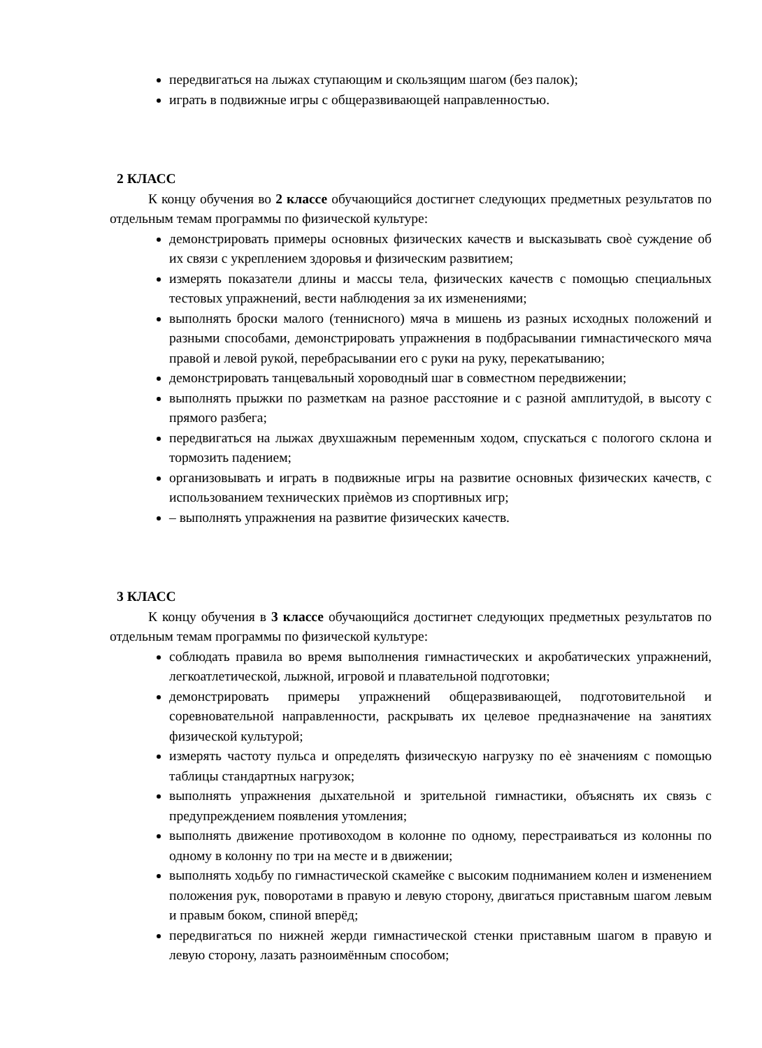передвигаться на лыжах ступающим и скользящим шагом (без палок);
играть в подвижные игры с общеразвивающей направленностью.
2 КЛАСС
К концу обучения во 2 классе обучающийся достигнет следующих предметных результатов по отдельным темам программы по физической культуре:
демонстрировать примеры основных физических качеств и высказывать своѐ суждение об их связи с укреплением здоровья и физическим развитием;
измерять показатели длины и массы тела, физических качеств с помощью специальных тестовых упражнений, вести наблюдения за их изменениями;
выполнять броски малого (теннисного) мяча в мишень из разных исходных положений и разными способами, демонстрировать упражнения в подбрасывании гимнастического мяча правой и левой рукой, перебрасывании его с руки на руку, перекатыванию;
демонстрировать танцевальный хороводный шаг в совместном передвижении;
выполнять прыжки по разметкам на разное расстояние и с разной амплитудой, в высоту с прямого разбега;
передвигаться на лыжах двухшажным переменным ходом, спускаться с пологого склона и тормозить падением;
организовывать и играть в подвижные игры на развитие основных физических качеств, с использованием технических приѐмов из спортивных игр;
– выполнять упражнения на развитие физических качеств.
3 КЛАСС
К концу обучения в 3 классе обучающийся достигнет следующих предметных результатов по отдельным темам программы по физической культуре:
соблюдать правила во время выполнения гимнастических и акробатических упражнений, легкоатлетической, лыжной, игровой и плавательной подготовки;
демонстрировать примеры упражнений общеразвивающей, подготовительной и соревновательной направленности, раскрывать их целевое предназначение на занятиях физической культурой;
измерять частоту пульса и определять физическую нагрузку по еѐ значениям с помощью таблицы стандартных нагрузок;
выполнять упражнения дыхательной и зрительной гимнастики, объяснять их связь с предупреждением появления утомления;
выполнять движение противоходом в колонне по одному, перестраиваться из колонны по одному в колонну по три на месте и в движении;
выполнять ходьбу по гимнастической скамейке с высоким подниманием колен и изменением положения рук, поворотами в правую и левую сторону, двигаться приставным шагом левым и правым боком, спиной вперёд;
передвигаться по нижней жерди гимнастической стенки приставным шагом в правую и левую сторону, лазать разноимённым способом;